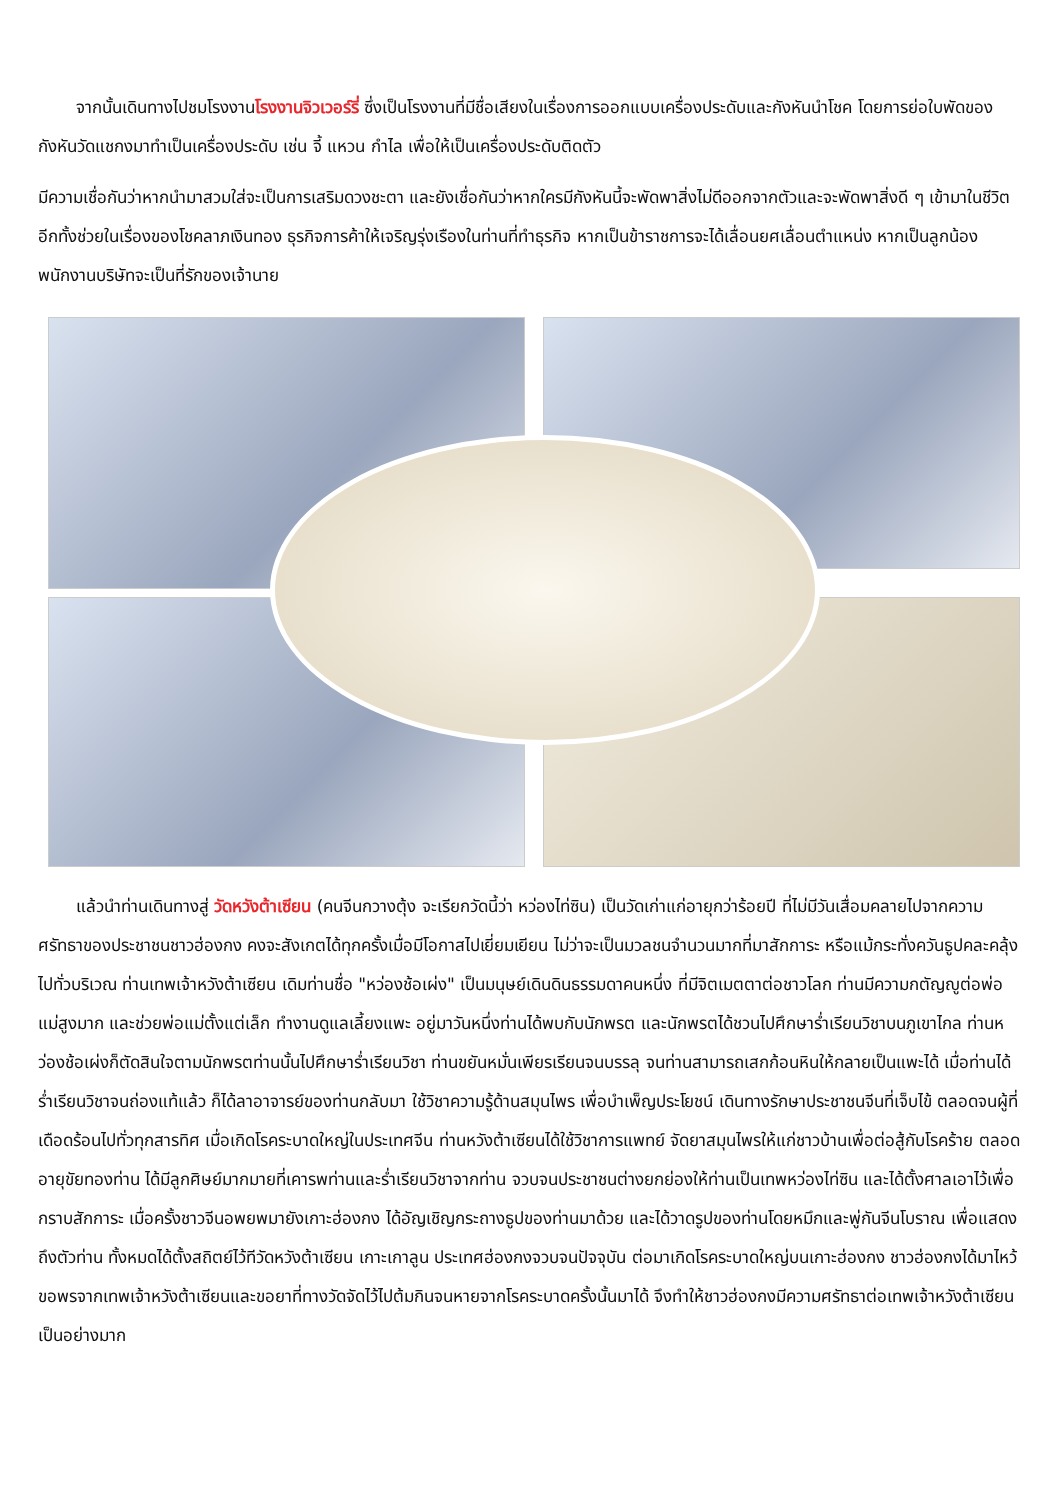จากนั้นเดินทางไปชมโรงงานโรงงานจิวเวอร์รี่ ซึ่งเป็นโรงงานที่มีชื่อเสียงในเรื่องการออกแบบเครื่องประดับและกังหันนำโชค โดยการย่อใบพัดของกังหันวัดแชกงมาทำเป็นเครื่องประดับ เช่น จี้ แหวน กำไล เพื่อให้เป็นเครื่องประดับติดตัว
มีความเชื่อกันว่าหากนำมาสวมใส่จะเป็นการเสริมดวงชะตา และยังเชื่อกันว่าหากใครมีกังหันนี้จะพัดพาสิ่งไม่ดีออกจากตัวและจะพัดพาสิ่งดี ๆ เข้ามาในชีวิต อีกทั้งช่วยในเรื่องของโชคลาภเงินทอง ธุรกิจการค้าให้เจริญรุ่งเรืองในท่านที่ทำธุรกิจ หากเป็นข้าราชการจะได้เลื่อนยศเลื่อนตำแหน่ง หากเป็นลูกน้องพนักงานบริษัทจะเป็นที่รักของเจ้านาย
แล้วนำท่านเดินทางสู่ วัดหวังต้าเซียน (คนจีนกวางตุ้ง จะเรียกวัดนี้ว่า หว่องไท่ซิน) เป็นวัดเก่าแก่อายุกว่าร้อยปี ที่ไม่มีวันเสื่อมคลายไปจากความศรัทธาของประชาชนชาวฮ่องกง คงจะสังเกตได้ทุกครั้งเมื่อมีโอกาสไปเยี่ยมเยียน ไม่ว่าจะเป็นมวลชนจำนวนมากที่มาสักการะ หรือแม้กระทั่งควันธูปคละคลุ้งไปทั่วบริเวณ ท่านเทพเจ้าหวังต้าเซียน เดิมท่านชื่อ "หว่องช้อเผ่ง" เป็นมนุษย์เดินดินธรรมดาคนหนึ่ง ที่มีจิตเมตตาต่อชาวโลก ท่านมีความกตัญญูต่อพ่อแม่สูงมาก และช่วยพ่อแม่ตั้งแต่เล็ก ทำงานดูแลเลี้ยงแพะ อยู่มาวันหนึ่งท่านได้พบกับนักพรต และนักพรตได้ชวนไปศึกษาร่ำเรียนวิชาบนภูเขาไกล ท่านหว่องช้อเผ่งก็ตัดสินใจตามนักพรตท่านนั้นไปศึกษาร่ำเรียนวิชา ท่านขยันหมั่นเพียรเรียนจนบรรลุ จนท่านสามารถเสกก้อนหินให้กลายเป็นแพะได้ เมื่อท่านได้ร่ำเรียนวิชาจนถ่องแท้แล้ว ก็ได้ลาอาจารย์ของท่านกลับมา ใช้วิชาความรู้ด้านสมุนไพร เพื่อบำเพ็ญประโยชน์ เดินทางรักษาประชาชนจีนที่เจ็บไข้ ตลอดจนผู้ที่เดือดร้อนไปทั่วทุกสารทิศ เมื่อเกิดโรคระบาดใหญ่ในประเทศจีน ท่านหวังต้าเซียนได้ใช้วิชาการแพทย์ จัดยาสมุนไพรให้แก่ชาวบ้านเพื่อต่อสู้กับโรคร้าย ตลอดอายุขัยทองท่าน ได้มีลูกศิษย์มากมายที่เคารพท่านและร่ำเรียนวิชาจากท่าน จวบจนประชาชนต่างยกย่องให้ท่านเป็นเทพหว่องไท่ซิน และได้ตั้งศาลเอาไว้เพื่อกราบสักการะ เมื่อครั้งชาวจีนอพยพมายังเกาะฮ่องกง ได้อัญเชิญกระถางธูปของท่านมาด้วย และได้วาดรูปของท่านโดยหมึกและพู่กันจีนโบราณ เพื่อแสดงถึงตัวท่าน ทั้งหมดได้ตั้งสถิตย์ไว้ทีวัดหวังต้าเซียน เกาะเกาลูน ประเทศฮ่องกงจวบจนปัจจุบัน ต่อมาเกิดโรคระบาดใหญ่บนเกาะฮ่องกง ชาวฮ่องกงได้มาไหว้ขอพรจากเทพเจ้าหวังต้าเซียนและขอยาที่ทางวัดจัดไว้ไปต้มกินจนหายจากโรคระบาดครั้งนั้นมาได้ จึงทำให้ชาวฮ่องกงมีความศรัทธาต่อเทพเจ้าหวังต้าเซียนเป็นอย่างมาก